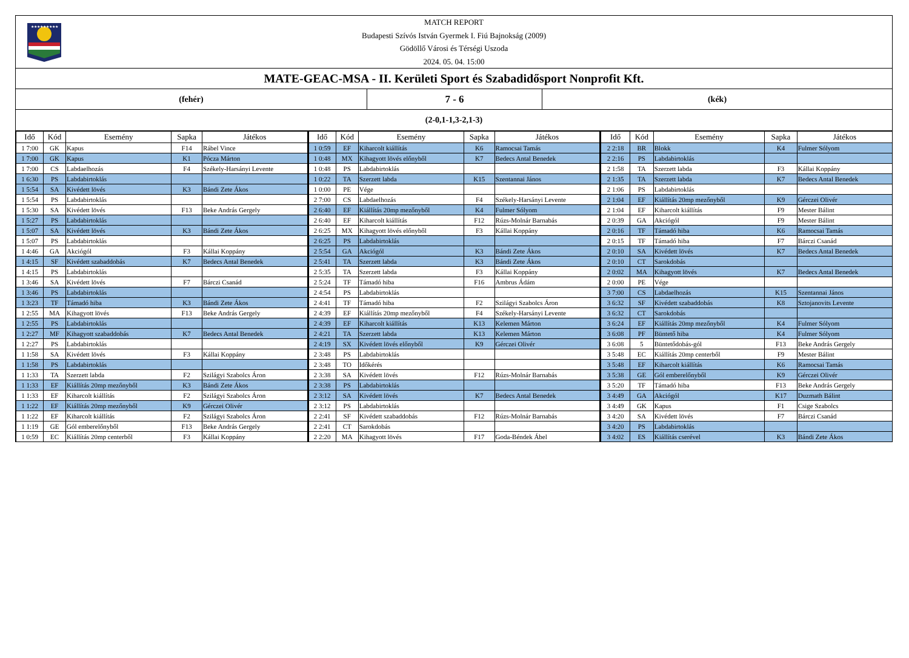★★★★★★★★★
MATCH REPORT
Budapesti Szívós István Gyermek I. Fiú Bajnokság (2009)
Gödöllő Városi és Térségi Uszoda
2024. 05. 04. 15:00
MATE-GEAC-MSA - II. Kerületi Sport és Szabadidősport Nonprofit Kft.
(fehér)
7 - 6
(kék)
(2-0,1-1,3-2,1-3)
| Idő | Kód | Esemény | Sapka | Játékos |
| --- | --- | --- | --- | --- |
| 1 7:00 | GK | Kapus | F14 | Rábel Vince |
| 1 7:00 | GK | Kapus | K1 | Pócza Márton |
| 1 7:00 | CS | Labdaelhozás | F4 | Székely-Harsányi Levente |
| 1 6:30 | PS | Labdabirtoklás | | |
| 1 5:54 | SA | Kivédett lövés | K3 | Bándi Zete Ákos |
| 1 5:54 | PS | Labdabirtoklás | | |
| 1 5:30 | SA | Kivédett lövés | F13 | Beke András Gergely |
| 1 5:27 | PS | Labdabirtoklás | | |
| 1 5:07 | SA | Kivédett lövés | K3 | Bándi Zete Ákos |
| 1 5:07 | PS | Labdabirtoklás | | |
| 1 4:46 | GA | Akciógól | F3 | Kállai Koppány |
| 1 4:15 | SF | Kivédett szabaddobás | K7 | Bedecs Antal Benedek |
| 1 4:15 | PS | Labdabirtoklás | | |
| 1 3:46 | SA | Kivédett lövés | F7 | Bárczi Csanád |
| 1 3:46 | PS | Labdabirtoklás | | |
| 1 3:23 | TF | Támadó hiba | K3 | Bándi Zete Ákos |
| 1 2:55 | MA | Kihagyott lövés | F13 | Beke András Gergely |
| 1 2:55 | PS | Labdabirtoklás | | |
| 1 2:27 | MF | Kihagyott szabaddobás | K7 | Bedecs Antal Benedek |
| 1 2:27 | PS | Labdabirtoklás | | |
| 1 1:58 | SA | Kivédett lövés | F3 | Kállai Koppány |
| 1 1:58 | PS | Labdabirtoklás | | |
| 1 1:33 | TA | Szerzett labda | F2 | Szilágyi Szabolcs Áron |
| 1 1:33 | EF | Kiállítás 20mp mezőnyből | K3 | Bándi Zete Ákos |
| 1 1:33 | EF | Kiharcolt kiállítás | F2 | Szilágyi Szabolcs Áron |
| 1 1:22 | EF | Kiállítás 20mp mezőnyből | K9 | Gérczei Olivér |
| 1 1:22 | EF | Kiharcolt kiállítás | F2 | Szilágyi Szabolcs Áron |
| 1 1:19 | GE | Gól emberelőnyből | F13 | Beke András Gergely |
| 1 0:59 | EC | Kiállítás 20mp centerből | F3 | Kállai Koppány |
| Idő | Kód | Esemény | Sapka | Játékos |
| --- | --- | --- | --- | --- |
| 1 0:59 | EF | Kiharcolt kiállítás | K6 | Ramocsai Tamás |
| 1 0:48 | MX | Kihagyott lövés előnyből | K7 | Bedecs Antal Benedek |
| 1 0:48 | PS | Labdabirtoklás | | |
| 1 0:22 | TA | Szerzett labda | K15 | Szentannai János |
| 1 0:00 | PE | Vége | | |
| 2 7:00 | CS | Labdaelhozás | F4 | Székely-Harsányi Levente |
| 2 6:40 | EF | Kiállítás 20mp mezőnyből | K4 | Fulmer Sólyom |
| 2 6:40 | EF | Kiharcolt kiállítás | F12 | Rúzs-Molnár Barnabás |
| 2 6:25 | MX | Kihagyott lövés előnyből | F3 | Kállai Koppány |
| 2 6:25 | PS | Labdabirtoklás | | |
| 2 5:54 | GA | Akciógól | K3 | Bándi Zete Ákos |
| 2 5:41 | TA | Szerzett labda | K3 | Bándi Zete Ákos |
| 2 5:35 | TA | Szerzett labda | F3 | Kállai Koppány |
| 2 5:24 | TF | Támadó hiba | F16 | Ambrus Ádám |
| 2 4:54 | PS | Labdabirtoklás | | |
| 2 4:41 | TF | Támadó hiba | F2 | Szilágyi Szabolcs Áron |
| 2 4:39 | EF | Kiállítás 20mp mezőnyből | F4 | Székely-Harsányi Levente |
| 2 4:39 | EF | Kiharcolt kiállítás | K13 | Kelemen Márton |
| 2 4:21 | TA | Szerzett labda | K13 | Kelemen Márton |
| 2 4:19 | SX | Kivédett lövés előnyből | K9 | Gérczei Olivér |
| 2 3:48 | PS | Labdabirtoklás | | |
| 2 3:48 | TO | Időkérés | | |
| 2 3:38 | SA | Kivédett lövés | F12 | Rúzs-Molnár Barnabás |
| 2 3:38 | PS | Labdabirtoklás | | |
| 2 3:12 | SA | Kivédett lövés | K7 | Bedecs Antal Benedek |
| 2 3:12 | PS | Labdabirtoklás | | |
| 2 2:41 | SF | Kivédett szabaddobás | F12 | Rúzs-Molnár Barnabás |
| 2 2:41 | CT | Sarokdobás | | |
| 2 2:20 | MA | Kihagyott lövés | F17 | Goda-Béndek Ábel |
| Idő | Kód | Esemény | Sapka | Játékos |
| --- | --- | --- | --- | --- |
| 2 2:18 | BR | Blokk | K4 | Fulmer Sólyom |
| 2 2:16 | PS | Labdabirtoklás | | |
| 2 1:58 | TA | Szerzett labda | F3 | Kállai Koppány |
| 2 1:35 | TA | Szerzett labda | K7 | Bedecs Antal Benedek |
| 2 1:06 | PS | Labdabirtoklás | | |
| 2 1:04 | EF | Kiállítás 20mp mezőnyből | K9 | Gérczei Olivér |
| 2 1:04 | EF | Kiharcolt kiállítás | F9 | Mester Bálint |
| 2 0:39 | GA | Akciógól | F9 | Mester Bálint |
| 2 0:16 | TF | Támadó hiba | K6 | Ramocsai Tamás |
| 2 0:15 | TF | Támadó hiba | F7 | Bárczi Csanád |
| 2 0:10 | SA | Kivédett lövés | K7 | Bedecs Antal Benedek |
| 2 0:10 | CT | Sarokdobás | | |
| 2 0:02 | MA | Kihagyott lövés | K7 | Bedecs Antal Benedek |
| 2 0:00 | PE | Vége | | |
| 3 7:00 | CS | Labdaelhozás | K15 | Szentannai János |
| 3 6:32 | SF | Kivédett szabaddobás | K8 | Sztojanovits Levente |
| 3 6:32 | CT | Sarokdobás | | |
| 3 6:24 | EF | Kiállítás 20mp mezőnyből | K4 | Fulmer Sólyom |
| 3 6:08 | PF | Büntető hiba | K4 | Fulmer Sólyom |
| 3 6:08 | 5 | Büntetődobás-gól | F13 | Beke András Gergely |
| 3 5:48 | EC | Kiállítás 20mp centerből | F9 | Mester Bálint |
| 3 5:48 | EF | Kiharcolt kiállítás | K6 | Ramocsai Tamás |
| 3 5:38 | GE | Gól emberelőnyből | K9 | Gérczei Olivér |
| 3 5:20 | TF | Támadó hiba | F13 | Beke András Gergely |
| 3 4:49 | GA | Akciógól | K17 | Duzmath Bálint |
| 3 4:49 | GK | Kapus | F1 | Csige Szabolcs |
| 3 4:20 | SA | Kivédett lövés | F7 | Bárczi Csanád |
| 3 4:20 | PS | Labdabirtoklás | | |
| 3 4:02 | ES | Kiállítás cserével | K3 | Bándi Zete Ákos |